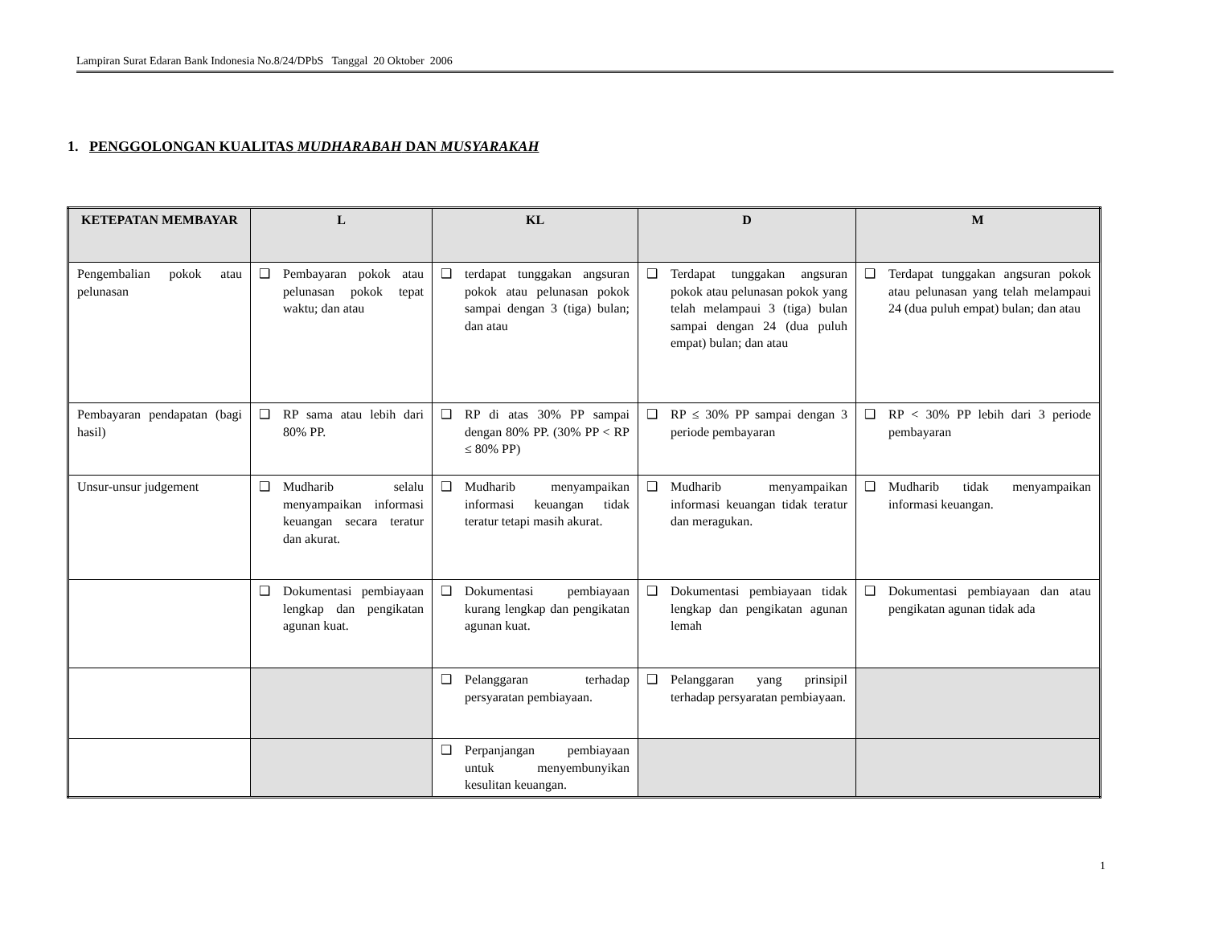Lampiran Surat Edaran Bank Indonesia No.8/24/DPbS Tanggal 20 Oktober 2006
1. PENGGOLONGAN KUALITAS MUDHARABAH DAN MUSYARAKAH
| KETEPATAN MEMBAYAR | L | KL | D | M |
| --- | --- | --- | --- | --- |
| Pengembalian pokok atau pelunasan | ❑ Pembayaran pokok atau pelunasan pokok tepat waktu; dan atau | ❑ terdapat tunggakan angsuran pokok atau pelunasan pokok sampai dengan 3 (tiga) bulan; dan atau | ❑ Terdapat tunggakan angsuran pokok atau pelunasan pokok yang telah melampaui 3 (tiga) bulan sampai dengan 24 (dua puluh empat) bulan; dan atau | ❑ Terdapat tunggakan angsuran pokok atau pelunasan yang telah melampaui 24 (dua puluh empat) bulan; dan atau |
| Pembayaran pendapatan (bagi hasil) | ❑ RP sama atau lebih dari 80% PP. | ❑ RP di atas 30% PP sampai dengan 80% PP. (30% PP < RP ≤ 80% PP) | ❑ RP ≤ 30% PP sampai dengan 3 periode pembayaran | ❑ RP < 30% PP lebih dari 3 periode pembayaran |
| Unsur-unsur judgement | ❑ Mudharib selalu menyampaikan informasi keuangan secara teratur dan akurat. | ❑ Mudharib menyampaikan informasi keuangan tidak teratur tetapi masih akurat. | ❑ Mudharib menyampaikan informasi keuangan tidak teratur dan meragukan. | ❑ Mudharib tidak menyampaikan informasi keuangan. |
| | ❑ Dokumentasi pembiayaan lengkap dan pengikatan agunan kuat. | ❑ Dokumentasi pembiayaan kurang lengkap dan pengikatan agunan kuat. | ❑ Dokumentasi pembiayaan tidak lengkap dan pengikatan agunan lemah | ❑ Dokumentasi pembiayaan dan atau pengikatan agunan tidak ada |
| | | ❑ Pelanggaran terhadap persyaratan pembiayaan. | ❑ Pelanggaran yang prinsipil terhadap persyaratan pembiayaan. | |
| | | ❑ Perpanjangan pembiayaan untuk menyembunyikan kesulitan keuangan. | | |
1